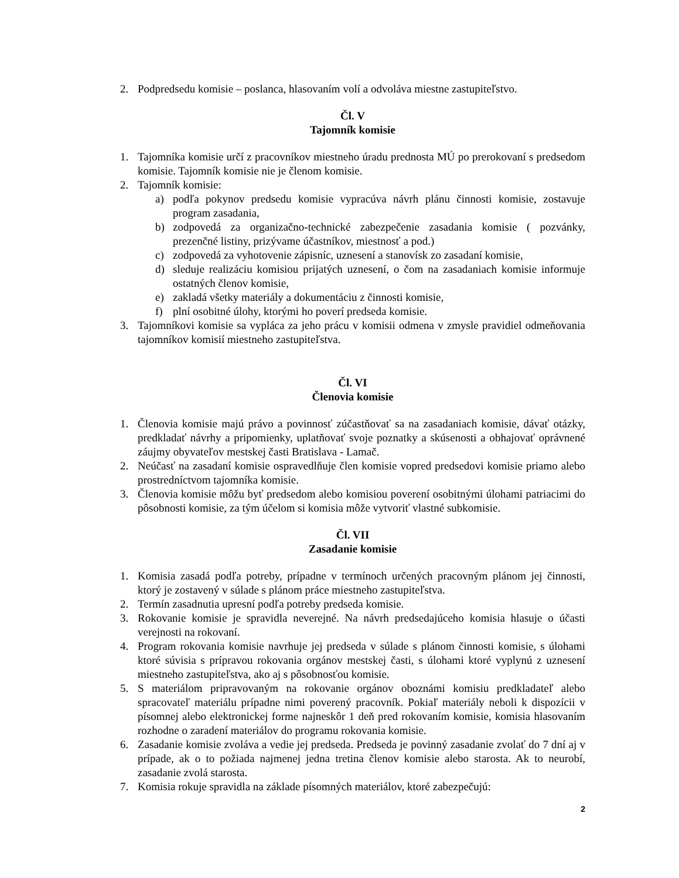2. Podpredsedu komisie – poslanca, hlasovaním volí a odvoláva miestne zastupiteľstvo.
Čl. V
Tajomník komisie
1. Tajomníka komisie určí z pracovníkov miestneho úradu prednosta MÚ po prerokovaní s predsedom komisie. Tajomník komisie nie je členom komisie.
2. Tajomník komisie:
a) podľa pokynov predsedu komisie vypracúva návrh plánu činnosti komisie, zostavuje program zasadania,
b) zodpovedá za organizačno-technické zabezpečenie zasadania komisie ( pozvánky, prezenčné listiny, prizývame účastníkov, miestnosť a pod.)
c) zodpovedá za vyhotovenie zápisníc, uznesení a stanovísk zo zasadaní komisie,
d) sleduje realizáciu komisiou prijatých uznesení, o čom na zasadaniach komisie informuje ostatných členov komisie,
e) zakladá všetky materiály a dokumentáciu z činnosti komisie,
f) plní osobitné úlohy, ktorými ho poverí predseda komisie.
3. Tajomníkovi komisie sa vypláca za jeho prácu v komisii odmena v zmysle pravidiel odmeňovania tajomníkov komisií miestneho zastupiteľstva.
Čl. VI
Členovia komisie
1. Členovia komisie majú právo a povinnosť zúčastňovať sa na zasadaniach komisie, dávať otázky, predkladať návrhy a pripomienky, uplatňovať svoje poznatky a skúsenosti a obhajovať oprávnené záujmy obyvateľov mestskej časti Bratislava - Lamač.
2. Neúčasť na zasadaní komisie ospravedlňuje člen komisie vopred predsedovi komisie priamo alebo prostredníctvom tajomníka komisie.
3. Členovia komisie môžu byť predsedom alebo komisiou poverení osobitnými úlohami patriacimi do pôsobnosti komisie, za tým účelom si komisia môže vytvoriť vlastné subkomisie.
Čl. VII
Zasadanie komisie
1. Komisia zasadá podľa potreby, prípadne v termínoch určených pracovným plánom jej činnosti, ktorý je zostavený v súlade s plánom práce miestneho zastupiteľstva.
2. Termín zasadnutia upresní podľa potreby predseda komisie.
3. Rokovanie komisie je spravidla neverejné. Na návrh predsedajúceho komisia hlasuje o účasti verejnosti na rokovaní.
4. Program rokovania komisie navrhuje jej predseda v súlade s plánom činnosti komisie, s úlohami ktoré súvisia s prípravou rokovania orgánov mestskej časti, s úlohami ktoré vyplynú z uznesení miestneho zastupiteľstva, ako aj s pôsobnosťou komisie.
5. S materiálom pripravovaným na rokovanie orgánov oboznámi komisiu predkladateľ alebo spracovateľ materiálu prípadne nimi poverený pracovník. Pokiaľ materiály neboli k dispozícii v písomnej alebo elektronickej forme najneskôr 1 deň pred rokovaním komisie, komisia hlasovaním rozhodne o zaradení materiálov do programu rokovania komisie.
6. Zasadanie komisie zvoláva a vedie jej predseda. Predseda je povinný zasadanie zvolať do 7 dní aj v prípade, ak o to požiada najmenej jedna tretina členov komisie alebo starosta. Ak to neurobí, zasadanie zvolá starosta.
7. Komisia rokuje spravidla na základe písomných materiálov, ktoré zabezpečujú:
2